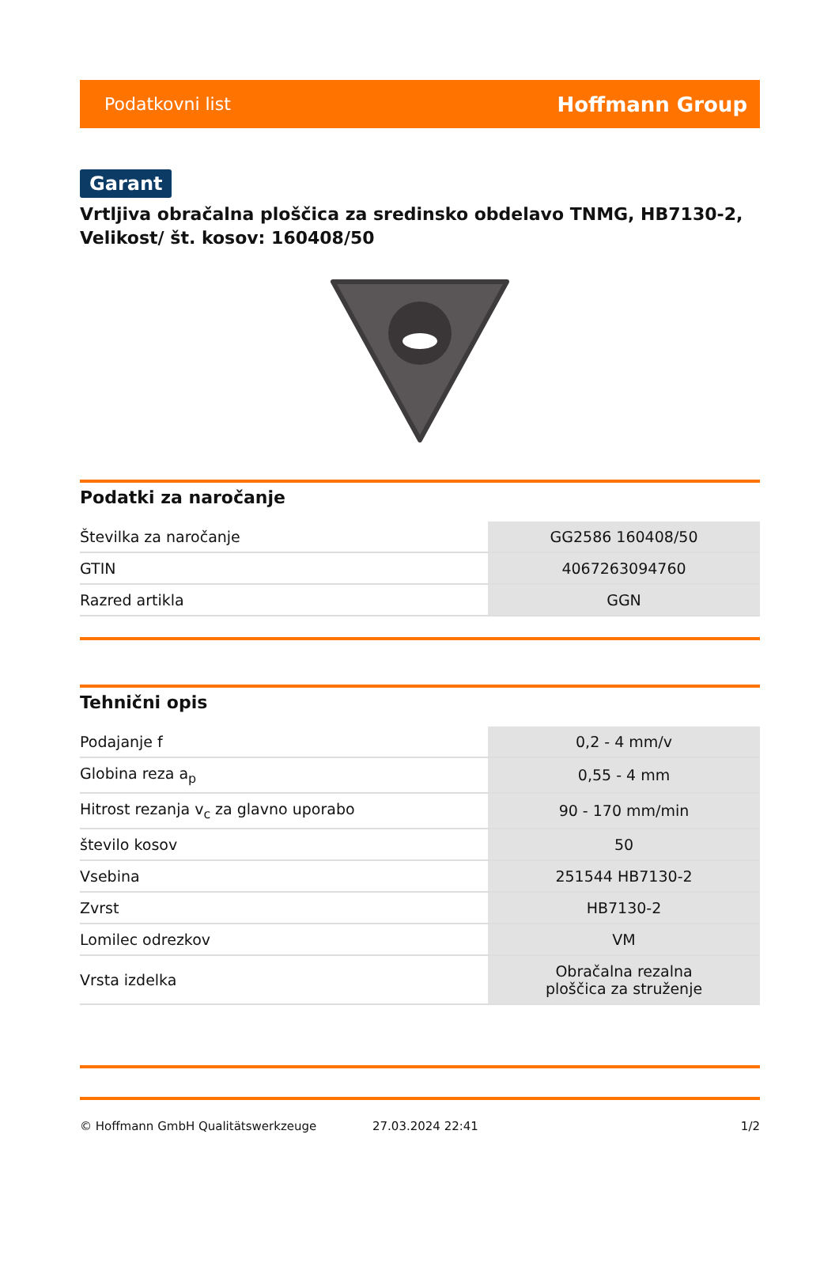Podatkovni list Hoffmann Group
Garant
Vrtljiva obračalna ploščica za sredinsko obdelavo TNMG, HB7130-2, Velikost/ št. kosov: 160408/50
Podatki za naročanje
| Številka za naročanje | GG2586 160408/50 |
| GTIN | 4067263094760 |
| Razred artikla | GGN |
Tehnični opis
| Podajanje f | 0,2 - 4 mm/v |
| Globina reza a<sub>p</sub> | 0,55 - 4 mm |
| Hitrost rezanja v<sub>c</sub> za glavno uporabo | 90 - 170 mm/min |
| število kosov | 50 |
| Vsebina | 251544 HB7130-2 |
| Zvrst | HB7130-2 |
| Lomilec odrezkov | VM |
| Vrsta izdelka | Obračalna rezalna ploščica za struženje |
© Hoffmann GmbH Qualitätswerkzeuge 27.03.2024 22:41 1/2